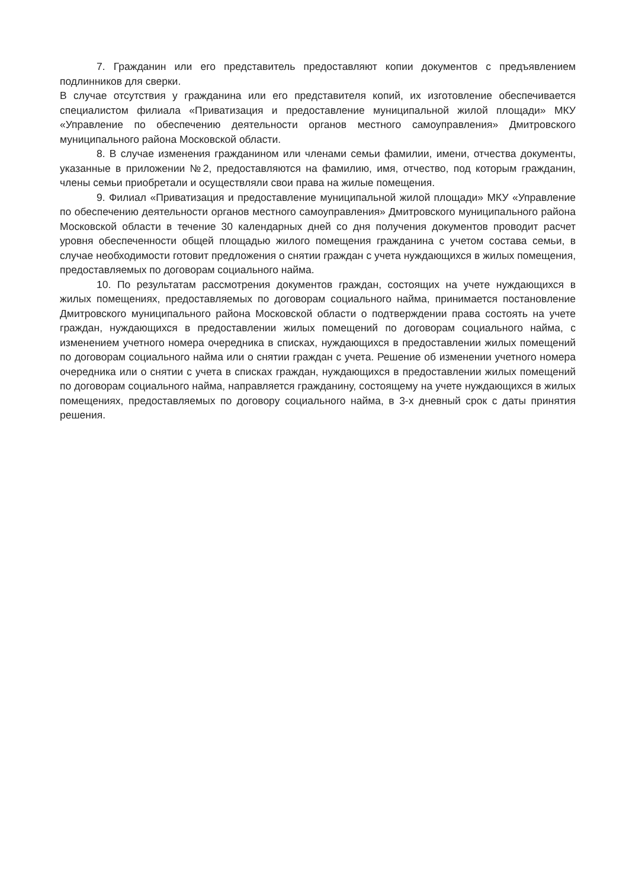7. Гражданин или его представитель предоставляют копии документов с предъявлением подлинников для сверки.
В случае отсутствия у гражданина или его представителя копий, их изготовление обеспечивается специалистом филиала «Приватизация и предоставление муниципальной жилой площади» МКУ «Управление по обеспечению деятельности органов местного самоуправления» Дмитровского муниципального района Московской области.
8. В случае изменения гражданином или членами семьи фамилии, имени, отчества документы, указанные в приложении №2, предоставляются на фамилию, имя, отчество, под которым гражданин, члены семьи приобретали и осуществляли свои права на жилые помещения.
9. Филиал «Приватизация и предоставление муниципальной жилой площади» МКУ «Управление по обеспечению деятельности органов местного самоуправления» Дмитровского муниципального района Московской области в течение 30 календарных дней со дня получения документов проводит расчет уровня обеспеченности общей площадью жилого помещения гражданина с учетом состава семьи, в случае необходимости готовит предложения о снятии граждан с учета нуждающихся в жилых помещения, предоставляемых по договорам социального найма.
10. По результатам рассмотрения документов граждан, состоящих на учете нуждающихся в жилых помещениях, предоставляемых по договорам социального найма, принимается постановление Дмитровского муниципального района Московской области о подтверждении права состоять на учете граждан, нуждающихся в предоставлении жилых помещений по договорам социального найма, с изменением учетного номера очередника в списках, нуждающихся в предоставлении жилых помещений по договорам социального найма или о снятии граждан с учета. Решение об изменении учетного номера очередника или о снятии с учета в списках граждан, нуждающихся в предоставлении жилых помещений по договорам социального найма, направляется гражданину, состоящему на учете нуждающихся в жилых помещениях, предоставляемых по договору социального найма, в 3-х дневный срок с даты принятия решения.